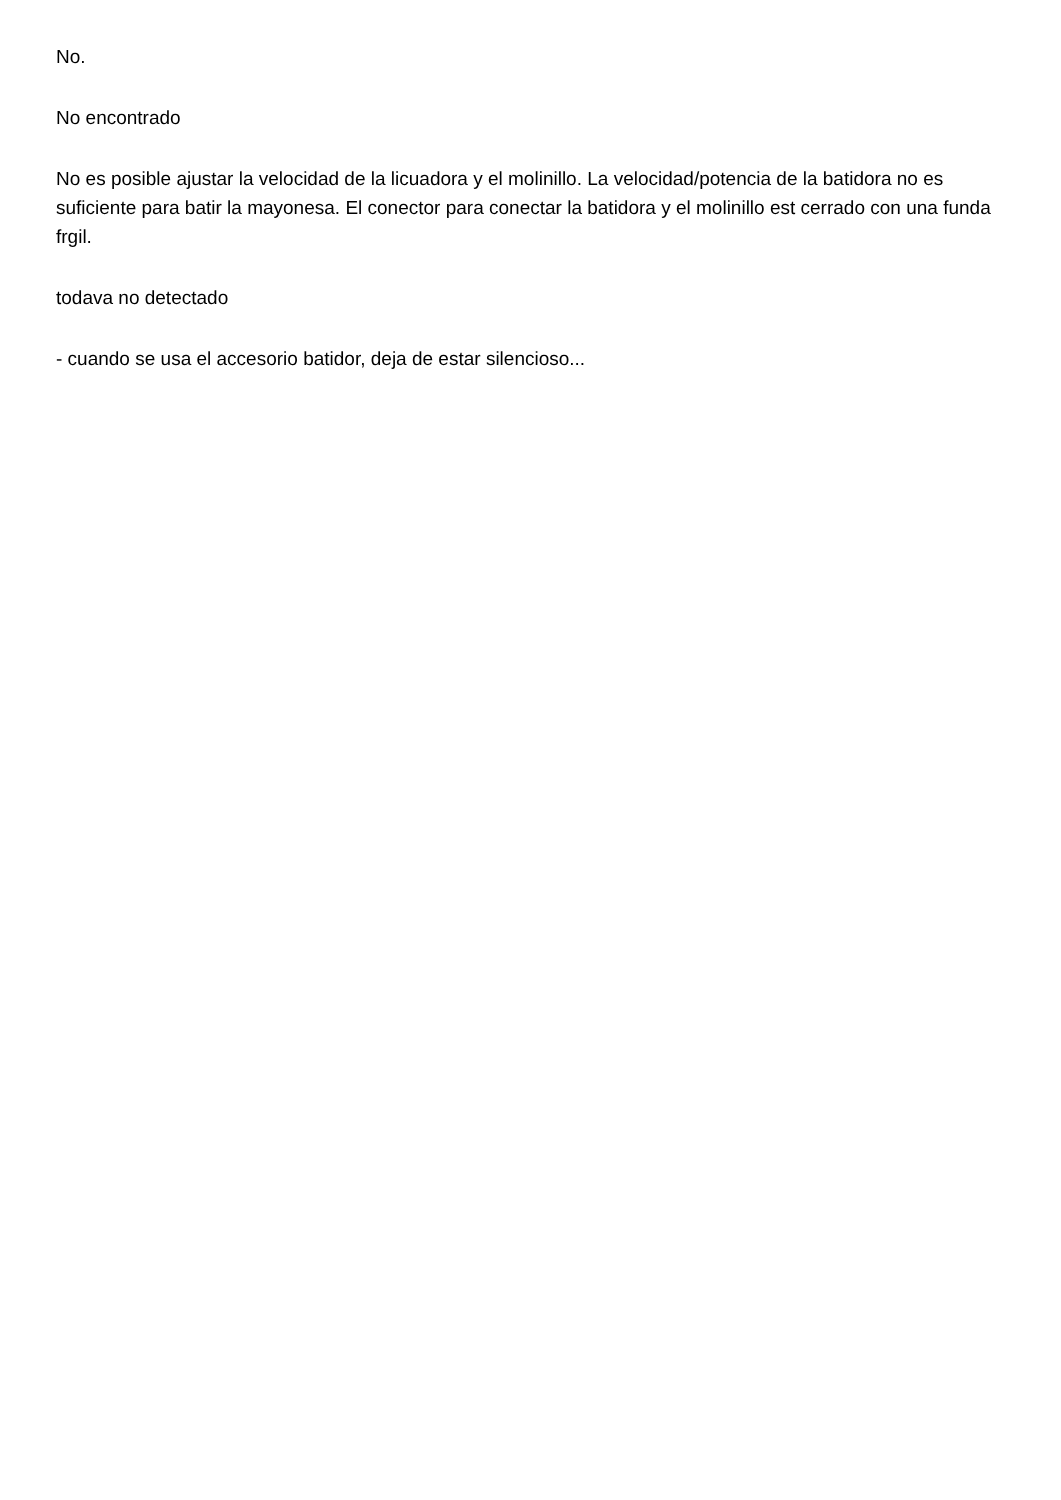No.
No encontrado
No es posible ajustar la velocidad de la licuadora y el molinillo. La velocidad/potencia de la batidora no es suficiente para batir la mayonesa. El conector para conectar la batidora y el molinillo est cerrado con una funda frgil.
todava no detectado
- cuando se usa el accesorio batidor, deja de estar silencioso...